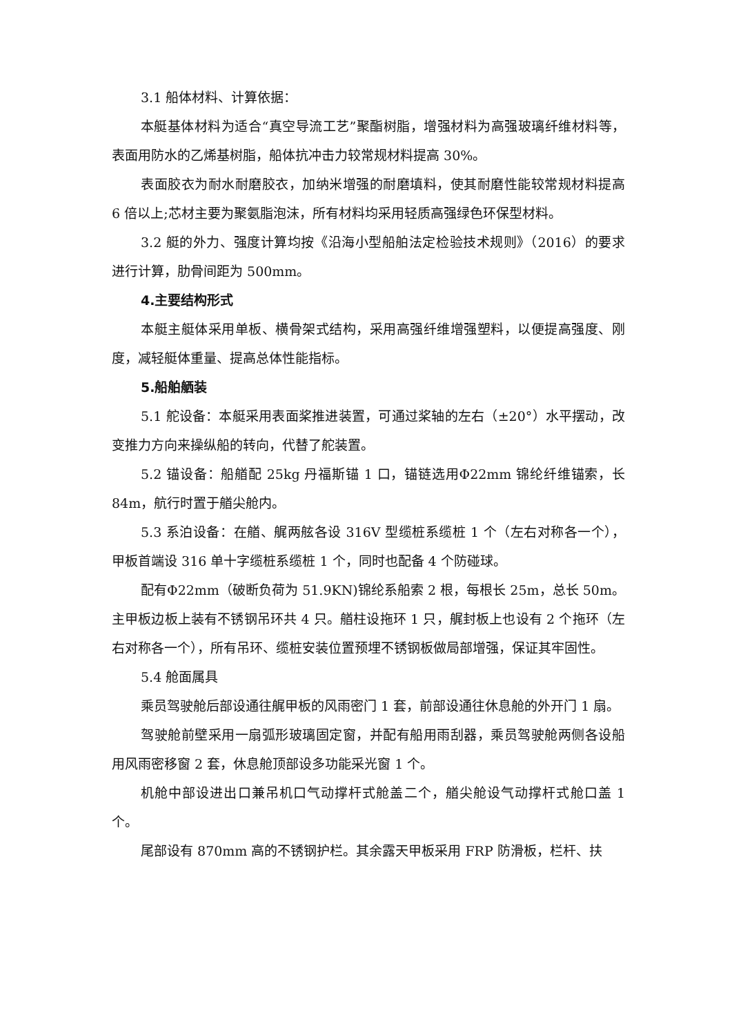3.1 船体材料、计算依据：
本艇基体材料为适合“真空导流工艺”聚酯树脂，增强材料为高强玻璃纤维材料等，表面用防水的乙烯基树脂，船体抗冲击力较常规材料提高 30%。
表面胶衣为耐水耐磨胶衣，加纳米增强的耐磨填料，使其耐磨性能较常规材料提高 6 倍以上;芯材主要为聚氨脂泡沫，所有材料均采用轻质高强绿色环保型材料。
3.2 艇的外力、强度计算均按《沿海小型船舶法定检验技术规则》（2016）的要求进行计算，肋骨间距为 500mm。
4.主要结构形式
本艇主艇体采用单板、横骨架式结构，采用高强纤维增强塑料，以便提高强度、刚度，减轻艇体重量、提高总体性能指标。
5.船舶舾装
5.1 舵设备：本艇采用表面桨推进装置，可通过桨轴的左右（±20°）水平摆动，改变推力方向来操纵船的转向，代替了舵装置。
5.2 锚设备：船艏配 25kg 丹福斯锚 1 口，锚链选用Φ22mm 锦纶纤维锚索，长 84m，航行时置于艏尖舱内。
5.3 系泊设备：在艏、艉两舷各设 316V 型缆桩系缆桩 1 个（左右对称各一个），甲板首端设 316 单十字缆桩系缆桩 1 个，同时也配备 4 个防碰球。
配有Φ22mm（破断负荷为 51.9KN)锦纶系船索 2 根，每根长 25m，总长 50m。主甲板边板上装有不锈钢吊环共 4 只。艏柱设拖环 1 只，艉封板上也设有 2 个拖环（左右对称各一个），所有吊环、缆桩安装位置预埋不锈钢板做局部增强，保证其牢固性。
5.4 舱面属具
乘员驾驶舱后部设通往艉甲板的风雨密门 1 套，前部设通往休息舱的外开门 1 扇。
驾驶舱前壁采用一扇弧形玻璃固定窗，并配有船用雨刮器，乘员驾驶舱两侧各设船用风雨密移窗 2 套，休息舱顶部设多功能采光窗 1 个。
机舱中部设进出口兼吊机口气动撑杆式舱盖二个，艏尖舱设气动撑杆式舱口盖 1 个。
尾部设有 870mm 高的不锈钢护栏。其余露天甲板采用 FRP 防滑板，栏杆、扶